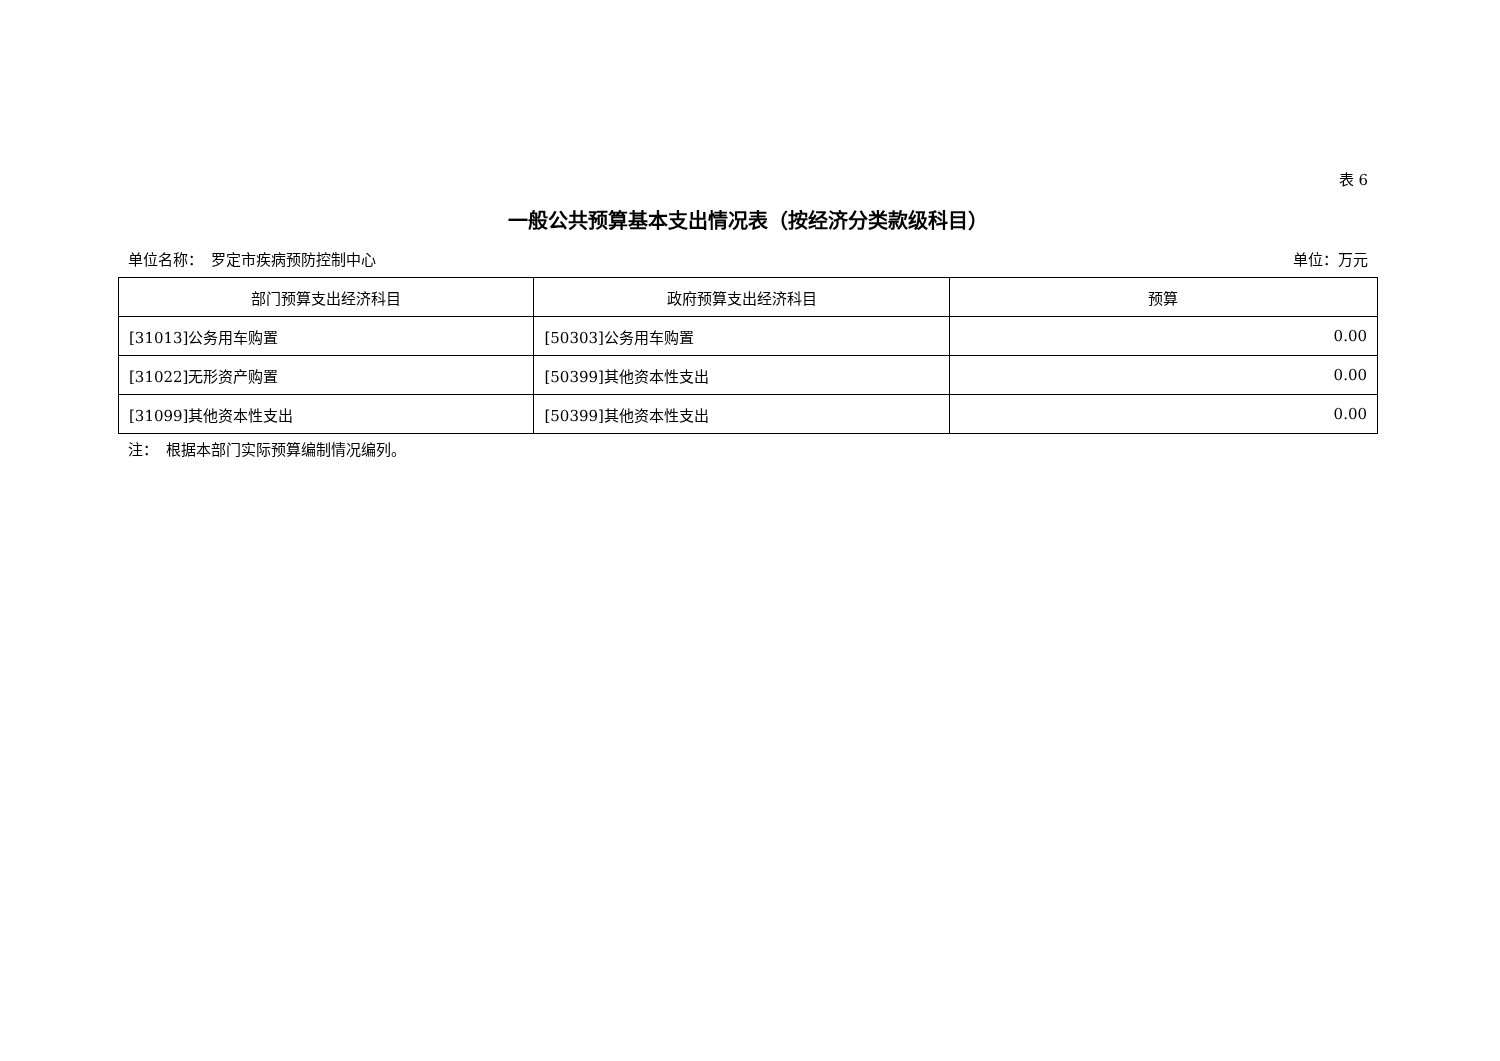表 6
一般公共预算基本支出情况表（按经济分类款级科目）
单位名称：　罗定市疾病预防控制中心 单位：万元
| 部门预算支出经济科目 | 政府预算支出经济科目 | 预算 |
| --- | --- | --- |
| [31013]公务用车购置 | [50303]公务用车购置 | 0.00 |
| [31022]无形资产购置 | [50399]其他资本性支出 | 0.00 |
| [31099]其他资本性支出 | [50399]其他资本性支出 | 0.00 |
注：　根据本部门实际预算编制情况编列。